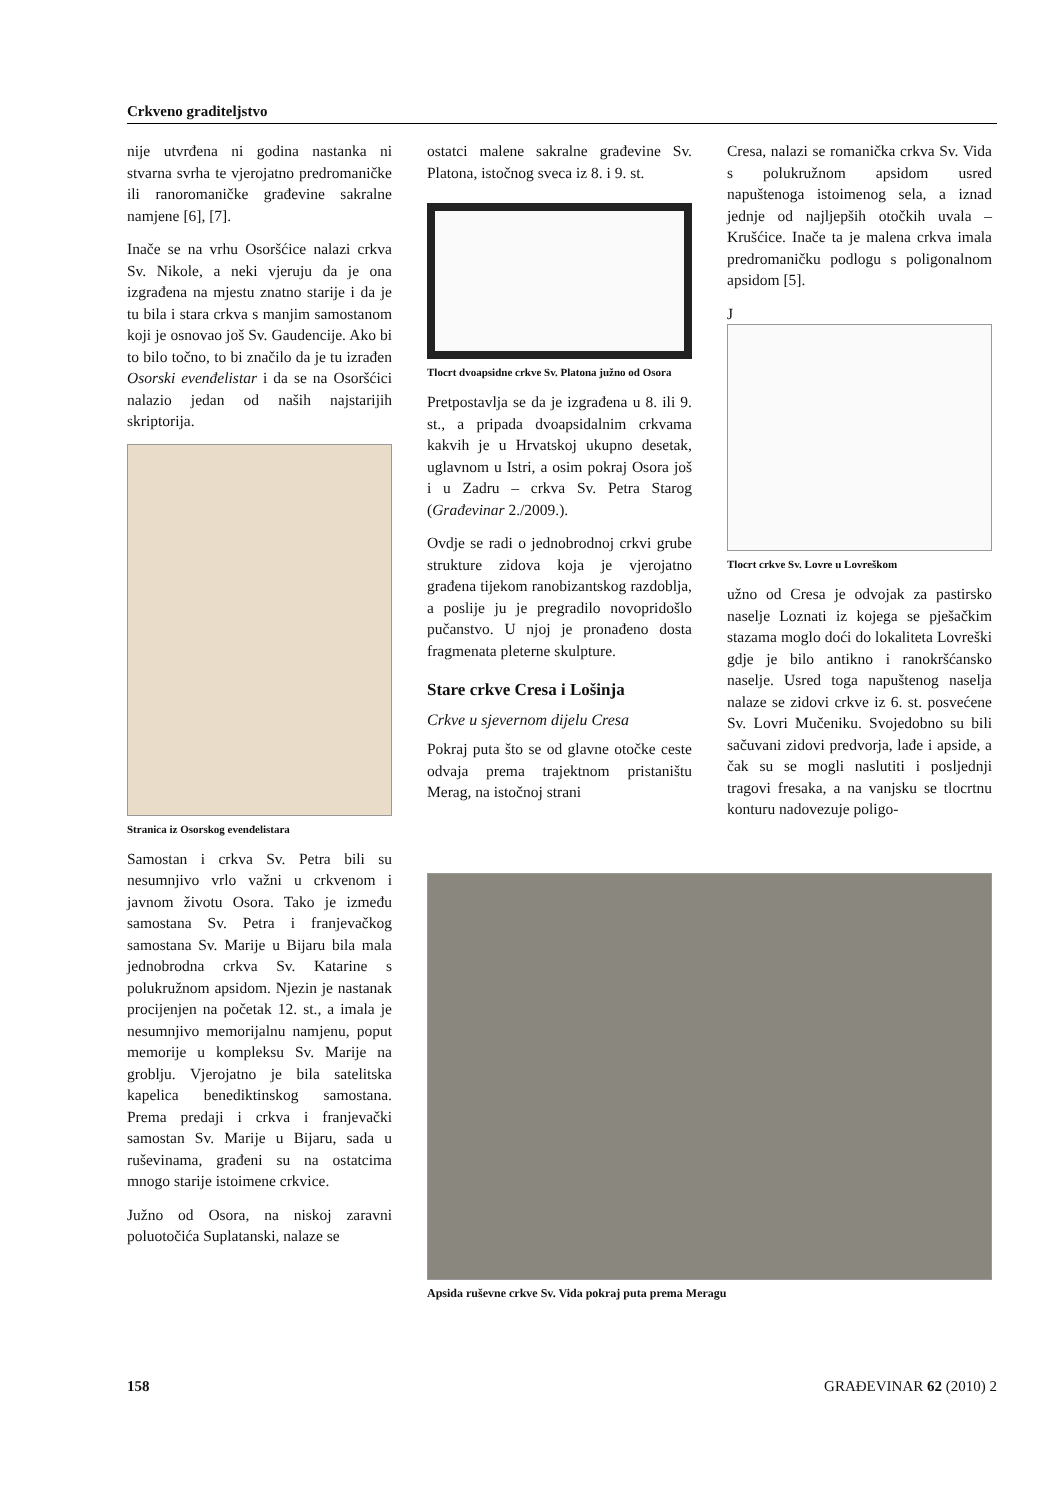Crkveno graditeljstvo
nije utvrđena ni godina nastanka ni stvarna svrha te vjerojatno predromaničke ili ranoromaničke građevine sakralne namjene [6], [7].
Inače se na vrhu Osoršćice nalazi crkva Sv. Nikole, a neki vjeruju da je ona izgrađena na mjestu znatno starije i da je tu bila i stara crkva s manjim samostanom koji je osnovao još Sv. Gaudencije. Ako bi to bilo točno, to bi značilo da je tu izrađen Osorski evenđelistar i da se na Osoršćici nalazio jedan od naših najstarijih skriptorija.
Stranica iz Osorskog evenđelistara
Samostan i crkva Sv. Petra bili su nesumnjivo vrlo važni u crkvenom i javnom životu Osora. Tako je između samostana Sv. Petra i franjevačkog samostana Sv. Marije u Bijaru bila mala jednobrodna crkva Sv. Katarine s polukružnom apsidom. Njezin je nastanak procijenjen na početak 12. st., a imala je nesumnjivo memorijalnu namjenu, poput memorije u kompleksu Sv. Marije na groblju. Vjerojatno je bila satelitska kapelica benediktinskog samostana. Prema predaji i crkva i franjevački samostan Sv. Marije u Bijaru, sada u ruševinama, građeni su na ostatcima mnogo starije istoimene crkvice.
Južno od Osora, na niskoj zaravni poluotočića Suplatanski, nalaze se
ostatci malene sakralne građevine Sv. Platona, istočnog sveca iz 8. i 9. st.
Tlocrt dvoapsidne crkve Sv. Platona južno od Osora
Pretpostavlja se da je izgrađena u 8. ili 9. st., a pripada dvoapsidalnim crkvama kakvih je u Hrvatskoj ukupno desetak, uglavnom u Istri, a osim pokraj Osora još i u Zadru – crkva Sv. Petra Starog (Građevinar 2./2009.).
Ovdje se radi o jednobrodnoj crkvi grube strukture zidova koja je vjerojatno građena tijekom ranobizantskog razdoblja, a poslije ju je pregradilo novopridošlo pučanstvo. U njoj je pronađeno dosta fragmenata pleterne skulpture.
Stare crkve Cresa i Lošinja
Crkve u sjevernom dijelu Cresa
Pokraj puta što se od glavne otočke ceste odvaja prema trajektnom pristaništu Merag, na istočnoj strani
Cresa, nalazi se romanička crkva Sv. Vida s polukružnom apsidom usred napuštenoga istoimenog sela, a iznad jednje od najljepših otočkih uvala – Krušćice. Inače ta je malena crkva imala predromaničku podlogu s poligonalnom apsidom [5].
J
Tlocrt crkve Sv. Lovre u Lovreškom
užno od Cresa je odvojak za pastirsko naselje Loznati iz kojega se pješačkim stazama moglo doći do lokaliteta Lovreški gdje je bilo antikno i ranokršćansko naselje. Usred toga napuštenog naselja nalaze se zidovi crkve iz 6. st. posvećene Sv. Lovri Mučeniku. Svojedobno su bili sačuvani zidovi predvorja, lađe i apside, a čak su se mogli naslutiti i posljednji tragovi fresaka, a na vanjsku se tlocrtnu konturu nadovezuje poligo-
Apsida ruševne crkve Sv. Vida pokraj puta prema Meragu
158 GRAĐEVINAR 62 (2010) 2